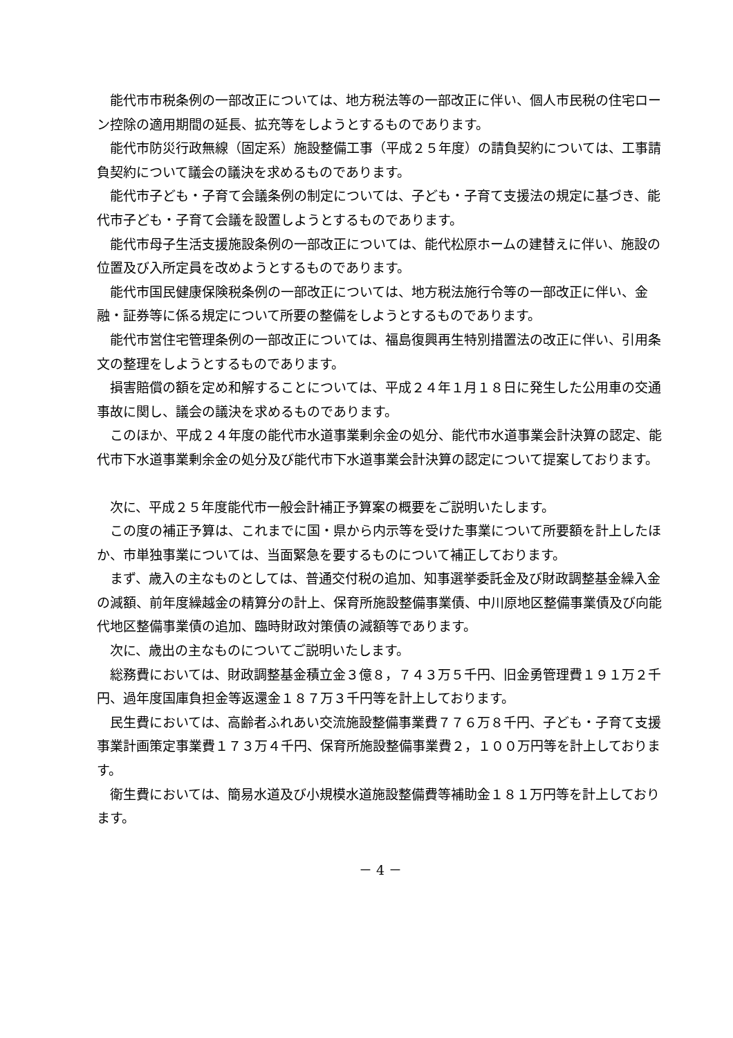能代市市税条例の一部改正については、地方税法等の一部改正に伴い、個人市民税の住宅ローン控除の適用期間の延長、拡充等をしようとするものであります。
能代市防災行政無線（固定系）施設整備工事（平成２５年度）の請負契約については、工事請負契約について議会の議決を求めるものであります。
能代市子ども・子育て会議条例の制定については、子ども・子育て支援法の規定に基づき、能代市子ども・子育て会議を設置しようとするものであります。
能代市母子生活支援施設条例の一部改正については、能代松原ホームの建替えに伴い、施設の位置及び入所定員を改めようとするものであります。
能代市国民健康保険税条例の一部改正については、地方税法施行令等の一部改正に伴い、金融・証券等に係る規定について所要の整備をしようとするものであります。
能代市営住宅管理条例の一部改正については、福島復興再生特別措置法の改正に伴い、引用条文の整理をしようとするものであります。
損害賠償の額を定め和解することについては、平成２４年１月１８日に発生した公用車の交通事故に関し、議会の議決を求めるものであります。
このほか、平成２４年度の能代市水道事業剰余金の処分、能代市水道事業会計決算の認定、能代市下水道事業剰余金の処分及び能代市下水道事業会計決算の認定について提案しております。
次に、平成２５年度能代市一般会計補正予算案の概要をご説明いたします。
この度の補正予算は、これまでに国・県から内示等を受けた事業について所要額を計上したほか、市単独事業については、当面緊急を要するものについて補正しております。
まず、歳入の主なものとしては、普通交付税の追加、知事選挙委託金及び財政調整基金繰入金の減額、前年度繰越金の精算分の計上、保育所施設整備事業債、中川原地区整備事業債及び向能代地区整備事業債の追加、臨時財政対策債の減額等であります。
次に、歳出の主なものについてご説明いたします。
総務費においては、財政調整基金積立金３億８，７４３万５千円、旧金勇管理費１９１万２千円、過年度国庫負担金等返還金１８７万３千円等を計上しております。
民生費においては、高齢者ふれあい交流施設整備事業費７７６万８千円、子ども・子育て支援事業計画策定事業費１７３万４千円、保育所施設整備事業費２，１００万円等を計上しております。
衛生費においては、簡易水道及び小規模水道施設整備費等補助金１８１万円等を計上しております。
－ 4 －